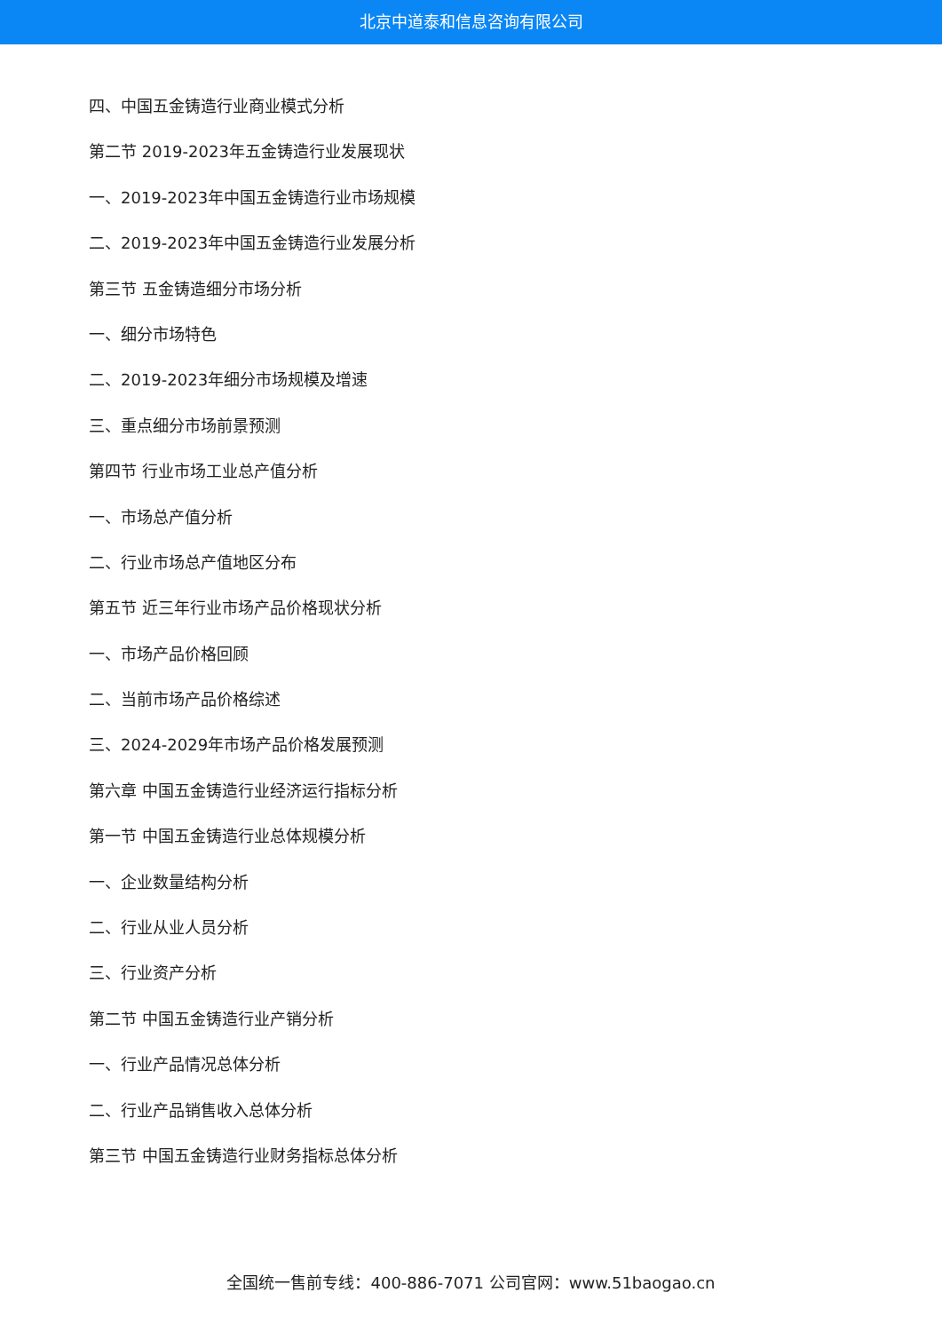北京中道泰和信息咨询有限公司
四、中国五金铸造行业商业模式分析
第二节 2019-2023年五金铸造行业发展现状
一、2019-2023年中国五金铸造行业市场规模
二、2019-2023年中国五金铸造行业发展分析
第三节 五金铸造细分市场分析
一、细分市场特色
二、2019-2023年细分市场规模及增速
三、重点细分市场前景预测
第四节 行业市场工业总产值分析
一、市场总产值分析
二、行业市场总产值地区分布
第五节 近三年行业市场产品价格现状分析
一、市场产品价格回顾
二、当前市场产品价格综述
三、2024-2029年市场产品价格发展预测
第六章 中国五金铸造行业经济运行指标分析
第一节 中国五金铸造行业总体规模分析
一、企业数量结构分析
二、行业从业人员分析
三、行业资产分析
第二节 中国五金铸造行业产销分析
一、行业产品情况总体分析
二、行业产品销售收入总体分析
第三节 中国五金铸造行业财务指标总体分析
全国统一售前专线：400-886-7071 公司官网：www.51baogao.cn